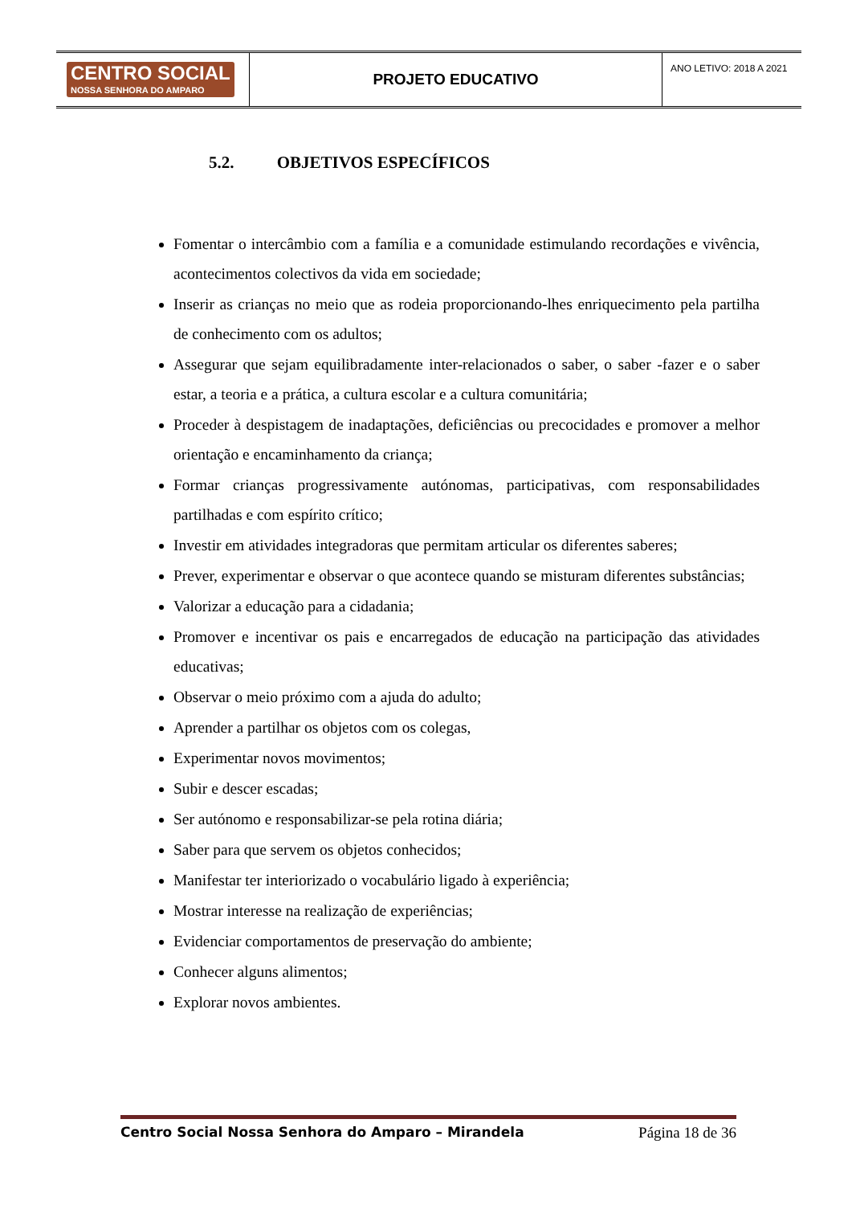| CENTRO SOCIAL NOSSA SENHORA DO AMPARO | PROJETO EDUCATIVO | ANO LETIVO: 2018 A 2021 |
5.2. OBJETIVOS ESPECÍFICOS
Fomentar o intercâmbio com a família e a comunidade estimulando recordações e vivência, acontecimentos colectivos da vida em sociedade;
Inserir as crianças no meio que as rodeia proporcionando-lhes enriquecimento pela partilha de conhecimento com os adultos;
Assegurar que sejam equilibradamente inter-relacionados o saber, o saber -fazer e o saber estar, a teoria e a prática, a cultura escolar e a cultura comunitária;
Proceder à despistagem de inadaptações, deficiências ou precocidades e promover a melhor orientação e encaminhamento da criança;
Formar crianças progressivamente autónomas, participativas, com responsabilidades partilhadas e com espírito crítico;
Investir em atividades integradoras que permitam articular os diferentes saberes;
Prever, experimentar e observar o que acontece quando se misturam diferentes substâncias;
Valorizar a educação para a cidadania;
Promover e incentivar os pais e encarregados de educação na participação das atividades educativas;
Observar o meio próximo com a ajuda do adulto;
Aprender a partilhar os objetos com os colegas,
Experimentar novos movimentos;
Subir e descer escadas;
Ser autónomo e responsabilizar-se pela rotina diária;
Saber para que servem os objetos conhecidos;
Manifestar ter interiorizado o vocabulário ligado à experiência;
Mostrar interesse na realização de experiências;
Evidenciar comportamentos de preservação do ambiente;
Conhecer alguns alimentos;
Explorar novos ambientes.
Centro Social Nossa Senhora do Amparo – Mirandela Página 18 de 36